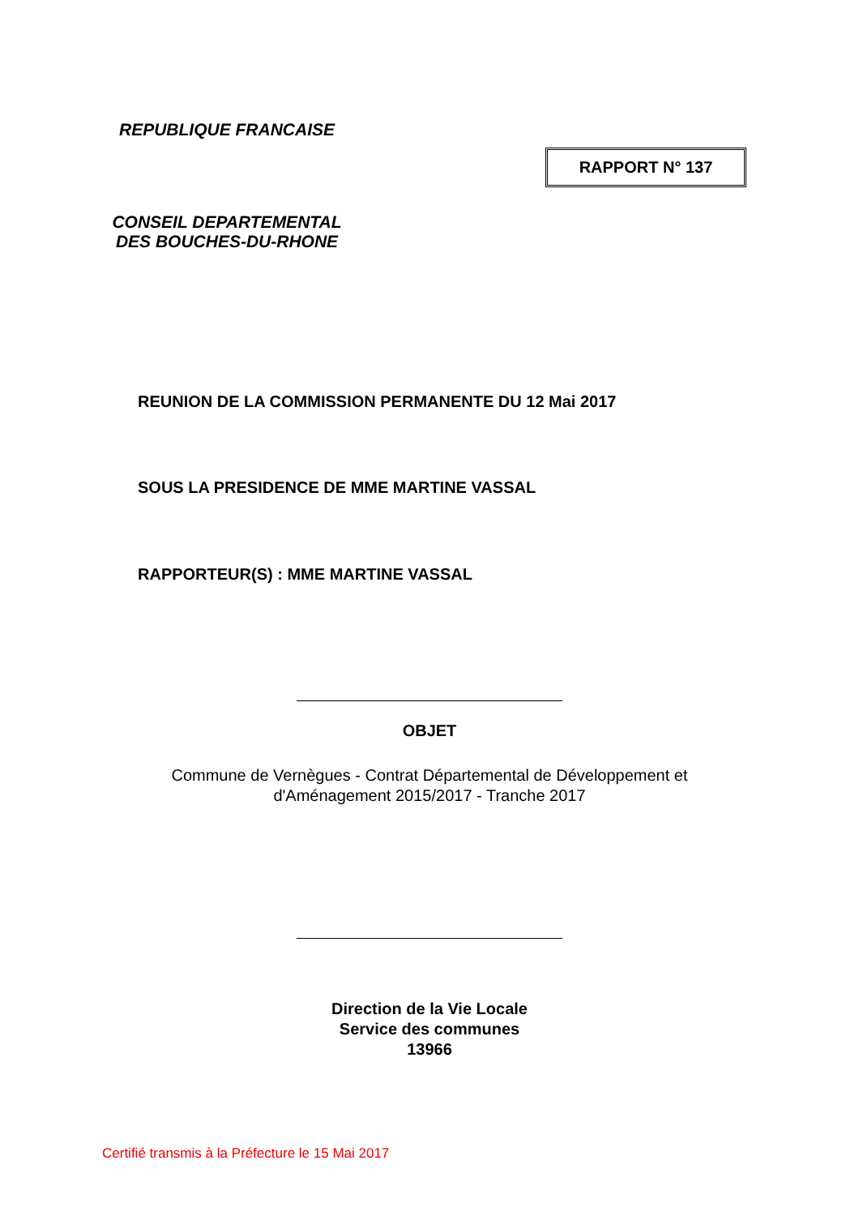REPUBLIQUE FRANCAISE
RAPPORT N° 137
CONSEIL DEPARTEMENTAL
DES BOUCHES-DU-RHONE
REUNION DE LA COMMISSION PERMANENTE DU 12 Mai 2017
SOUS LA PRESIDENCE DE MME MARTINE VASSAL
RAPPORTEUR(S) : MME MARTINE VASSAL
OBJET
Commune de Vernègues - Contrat Départemental de Développement et
d'Aménagement 2015/2017 - Tranche 2017
Direction de la Vie Locale
Service des communes
13966
Certifié transmis à la Préfecture le 15 Mai 2017